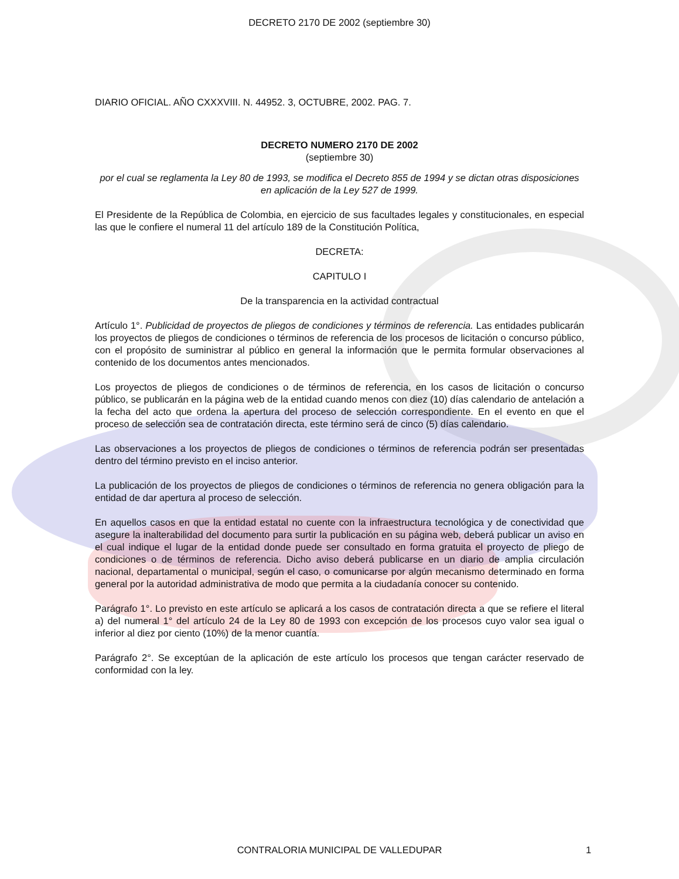DECRETO 2170 DE 2002 (septiembre 30)
DIARIO OFICIAL. AÑO CXXXVIII. N. 44952. 3, OCTUBRE, 2002. PAG. 7.
DECRETO NUMERO 2170 DE 2002
(septiembre 30)
por el cual se reglamenta la Ley 80 de 1993, se modifica el Decreto 855 de 1994 y se dictan otras disposiciones en aplicación de la Ley 527 de 1999.
El Presidente de la República de Colombia, en ejercicio de sus facultades legales y constitucionales, en especial las que le confiere el numeral 11 del artículo 189 de la Constitución Política,
DECRETA:
CAPITULO I
De la transparencia en la actividad contractual
Artículo 1°. Publicidad de proyectos de pliegos de condiciones y términos de referencia. Las entidades publicarán los proyectos de pliegos de condiciones o términos de referencia de los procesos de licitación o concurso público, con el propósito de suministrar al público en general la información que le permita formular observaciones al contenido de los documentos antes mencionados.
Los proyectos de pliegos de condiciones o de términos de referencia, en los casos de licitación o concurso público, se publicarán en la página web de la entidad cuando menos con diez (10) días calendario de antelación a la fecha del acto que ordena la apertura del proceso de selección correspondiente. En el evento en que el proceso de selección sea de contratación directa, este término será de cinco (5) días calendario.
Las observaciones a los proyectos de pliegos de condiciones o términos de referencia podrán ser presentadas dentro del término previsto en el inciso anterior.
La publicación de los proyectos de pliegos de condiciones o términos de referencia no genera obligación para la entidad de dar apertura al proceso de selección.
En aquellos casos en que la entidad estatal no cuente con la infraestructura tecnológica y de conectividad que asegure la inalterabilidad del documento para surtir la publicación en su página web, deberá publicar un aviso en el cual indique el lugar de la entidad donde puede ser consultado en forma gratuita el proyecto de pliego de condiciones o de términos de referencia. Dicho aviso deberá publicarse en un diario de amplia circulación nacional, departamental o municipal, según el caso, o comunicarse por algún mecanismo determinado en forma general por la autoridad administrativa de modo que permita a la ciudadanía conocer su contenido.
Parágrafo 1°. Lo previsto en este artículo se aplicará a los casos de contratación directa a que se refiere el literal a) del numeral 1° del artículo 24 de la Ley 80 de 1993 con excepción de los procesos cuyo valor sea igual o inferior al diez por ciento (10%) de la menor cuantía.
Parágrafo 2°. Se exceptúan de la aplicación de este artículo los procesos que tengan carácter reservado de conformidad con la ley.
CONTRALORIA MUNICIPAL DE VALLEDUPAR 1